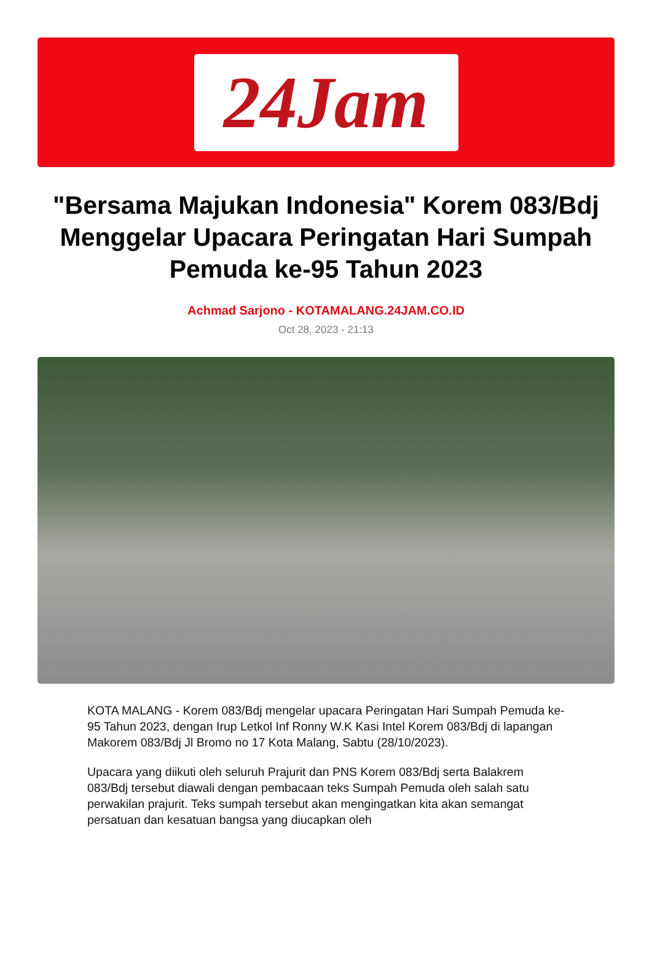24Jam
"Bersama Majukan Indonesia" Korem 083/Bdj Menggelar Upacara Peringatan Hari Sumpah Pemuda ke-95 Tahun 2023
Achmad Sarjono - KOTAMALANG.24JAM.CO.ID
Oct 28, 2023 - 21:13
KOTA MALANG - Korem 083/Bdj mengelar upacara Peringatan Hari Sumpah Pemuda ke-95 Tahun 2023, dengan Irup Letkol Inf Ronny W.K Kasi Intel Korem 083/Bdj di lapangan Makorem 083/Bdj Jl Bromo no 17 Kota Malang, Sabtu (28/10/2023).
Upacara yang diikuti oleh seluruh Prajurit dan PNS Korem 083/Bdj serta Balakrem 083/Bdj tersebut diawali dengan pembacaan teks Sumpah Pemuda oleh salah satu perwakilan prajurit. Teks sumpah tersebut akan mengingatkan kita akan semangat persatuan dan kesatuan bangsa yang diucapkan oleh